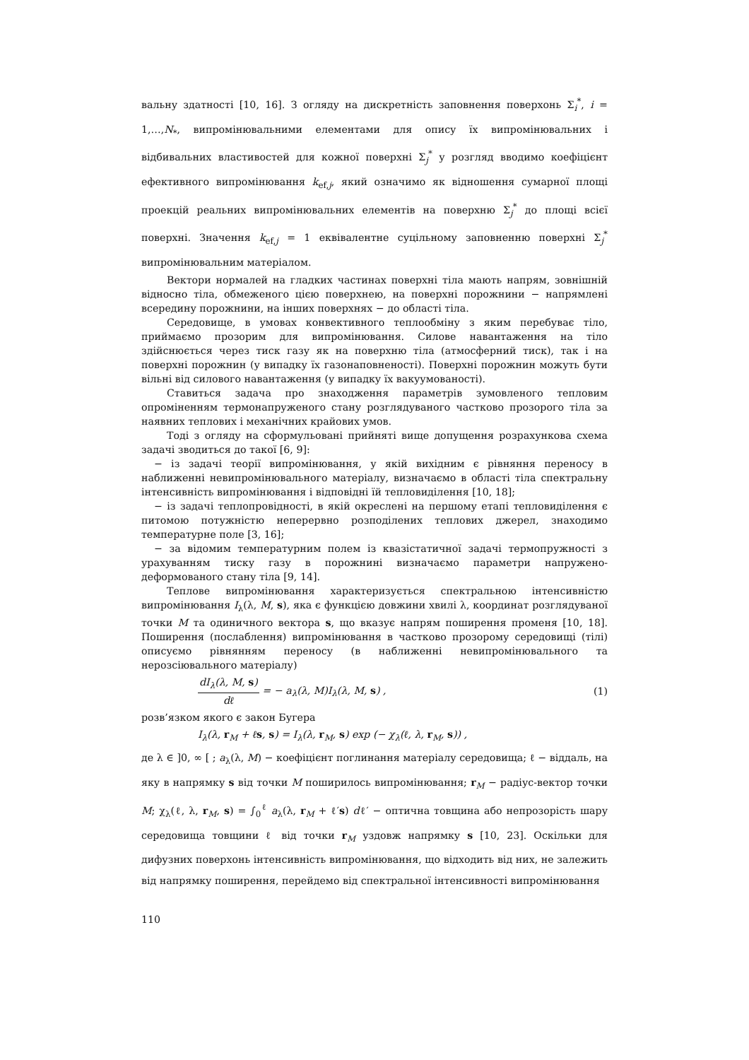вальну здатності [10, 16]. З огляду на дискретність заповнення поверхонь Σ<sub>i</sub><sup>*</sup>, i = 1,…,N<sub>*</sub>, випромінювальними елементами для опису їх випромінювальних і відбивальних властивостей для кожної поверхні Σ<sub>j</sub><sup>*</sup> у розгляд вводимо коефіцієнт ефективного випромінювання k<sub>ef,j</sub>, який означимо як відношення сумарної площі проекцій реальних випромінювальних елементів на поверхню Σ<sub>j</sub><sup>*</sup> до площі всієї поверхні. Значення k<sub>ef,j</sub> = 1 еквівалентне суцільному заповненню поверхні Σ<sub>j</sub><sup>*</sup> випромінювальним матеріалом.
Вектори нормалей на гладких частинах поверхні тіла мають напрям, зовнішній відносно тіла, обмеженого цією поверхнею, на поверхні порожнини − напрямлені всередину порожнини, на інших поверхнях − до області тіла.
Середовище, в умовах конвективного теплообміну з яким перебуває тіло, приймаємо прозорим для випромінювання. Силове навантаження на тіло здійснюється через тиск газу як на поверхню тіла (атмосферний тиск), так і на поверхні порожнин (у випадку їх газонаповненості). Поверхні порожнин можуть бути вільні від силового навантаження (у випадку їх вакуумованості).
Ставиться задача про знаходження параметрів зумовленого тепловим опроміненням термонапруженого стану розглядуваного частково прозорого тіла за наявних теплових і механічних крайових умов.
Тоді з огляду на сформульовані прийняті вище допущення розрахункова схема задачі зводиться до такої [6, 9]:
− із задачі теорії випромінювання, у якій вихідним є рівняння переносу в наближенні невипромінювального матеріалу, визначаємо в області тіла спектральну інтенсивність випромінювання і відповідні їй тепловиділення [10, 18];
− із задачі теплопровідності, в якій окреслені на першому етапі тепловиділення є питомою потужністю неперервно розподілених теплових джерел, знаходимо температурне поле [3, 16];
− за відомим температурним полем із квазістатичної задачі термопружності з урахуванням тиску газу в порожнині визначаємо параметри напружено-деформованого стану тіла [9, 14].
Теплове випромінювання характеризується спектральною інтенсивністю випромінювання I<sub>λ</sub>(λ, M, s), яка є функцією довжини хвилі λ, координат розглядуваної точки M та одиничного вектора s, що вказує напрям поширення променя [10, 18]. Поширення (послаблення) випромінювання в частково прозорому середовищі (тілі) описуємо рівнянням переносу (в наближенні невипромінювального та нерозсіювального матеріалу)
dI<sub>λ</sub>(λ, M, s) dℓ = − a<sub>λ</sub>(λ, M)I<sub>λ</sub>(λ, M, s) , (1)
розв’язком якого є закон Бугера
I<sub>λ</sub>(λ, r<sub>M</sub> + ℓs, s) = I<sub>λ</sub>(λ, r<sub>M</sub>, s) exp (− χ<sub>λ</sub>(ℓ, λ, r<sub>M</sub>, s)) ,
де λ ∈ ]0, ∞ [ ; a<sub>λ</sub>(λ, M) − коефіцієнт поглинання матеріалу середовища; ℓ − віддаль, на яку в напрямку s від точки M поширилось випромінювання; r<sub>M</sub> − радіус-вектор точки M; χ<sub>λ</sub>(ℓ, λ, r<sub>M</sub>, s) = ∫<sub>0</sub><sup>ℓ</sup> a<sub>λ</sub>(λ, r<sub>M</sub> + ℓ′s) dℓ′ − оптична товщина або непрозорість шару середовища товщини ℓ від точки r<sub>M</sub> уздовж напрямку s [10, 23]. Оскільки для дифузних поверхонь інтенсивність випромінювання, що відходить від них, не залежить від напрямку поширення, перейдемо від спектральної інтенсивності випромінювання
110